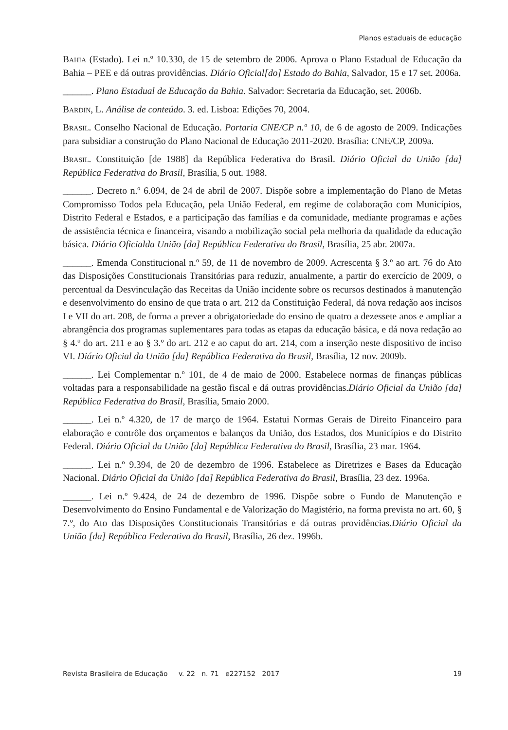Planos estaduais de educação
Bahia (Estado). Lei n.º 10.330, de 15 de setembro de 2006. Aprova o Plano Estadual de Educação da Bahia – PEE e dá outras providências. Diário Oficial[do] Estado do Bahia, Salvador, 15 e 17 set. 2006a.
______. Plano Estadual de Educação da Bahia. Salvador: Secretaria da Educação, set. 2006b.
Bardin, L. Análise de conteúdo. 3. ed. Lisboa: Edições 70, 2004.
Brasil. Conselho Nacional de Educação. Portaria CNE/CP n.º 10, de 6 de agosto de 2009. Indicações para subsidiar a construção do Plano Nacional de Educação 2011-2020. Brasília: CNE/CP, 2009a.
Brasil. Constituição [de 1988] da República Federativa do Brasil. Diário Oficial da União [da] República Federativa do Brasil, Brasília, 5 out. 1988.
______. Decreto n.º 6.094, de 24 de abril de 2007. Dispõe sobre a implementação do Plano de Metas Compromisso Todos pela Educação, pela União Federal, em regime de colaboração com Municípios, Distrito Federal e Estados, e a participação das famílias e da comunidade, mediante programas e ações de assistência técnica e financeira, visando a mobilização social pela melhoria da qualidade da educação básica. Diário Oficialda União [da] República Federativa do Brasil, Brasília, 25 abr. 2007a.
______. Emenda Constitucional n.º 59, de 11 de novembro de 2009. Acrescenta § 3.º ao art. 76 do Ato das Disposições Constitucionais Transitórias para reduzir, anualmente, a partir do exercício de 2009, o percentual da Desvinculação das Receitas da União incidente sobre os recursos destinados à manutenção e desenvolvimento do ensino de que trata o art. 212 da Constituição Federal, dá nova redação aos incisos I e VII do art. 208, de forma a prever a obrigatoriedade do ensino de quatro a dezessete anos e ampliar a abrangência dos programas suplementares para todas as etapas da educação básica, e dá nova redação ao § 4.º do art. 211 e ao § 3.º do art. 212 e ao caput do art. 214, com a inserção neste dispositivo de inciso VI. Diário Oficial da União [da] República Federativa do Brasil, Brasília, 12 nov. 2009b.
______. Lei Complementar n.º 101, de 4 de maio de 2000. Estabelece normas de finanças públicas voltadas para a responsabilidade na gestão fiscal e dá outras providências.Diário Oficial da União [da] República Federativa do Brasil, Brasília, 5maio 2000.
______. Lei n.º 4.320, de 17 de março de 1964. Estatui Normas Gerais de Direito Financeiro para elaboração e contrôle dos orçamentos e balanços da União, dos Estados, dos Municípios e do Distrito Federal. Diário Oficial da União [da] República Federativa do Brasil, Brasília, 23 mar. 1964.
______. Lei n.º 9.394, de 20 de dezembro de 1996. Estabelece as Diretrizes e Bases da Educação Nacional. Diário Oficial da União [da] República Federativa do Brasil, Brasília, 23 dez. 1996a.
______. Lei n.º 9.424, de 24 de dezembro de 1996. Dispõe sobre o Fundo de Manutenção e Desenvolvimento do Ensino Fundamental e de Valorização do Magistério, na forma prevista no art. 60, § 7.º, do Ato das Disposições Constitucionais Transitórias e dá outras providências.Diário Oficial da União [da] República Federativa do Brasil, Brasília, 26 dez. 1996b.
Revista Brasileira de Educação v. 22 n. 71 e227152 2017 19